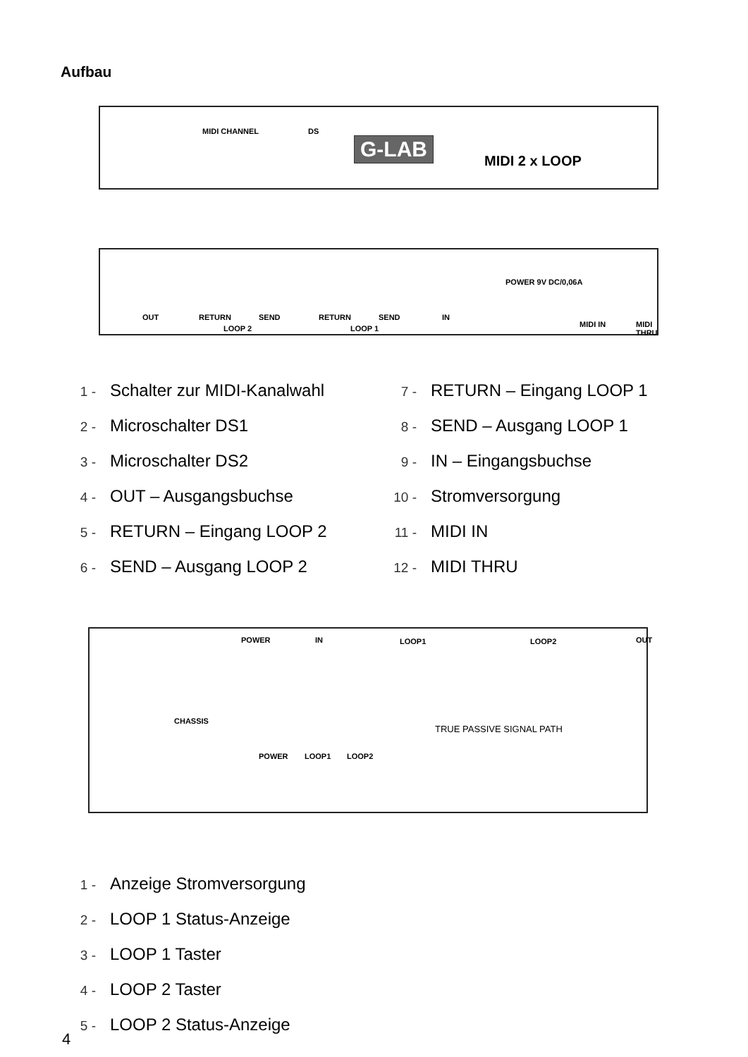Aufbau
MIDI CHANNEL DS
G-LAB
MIDI 2 x LOOP
OUT RETURN SEND RETURN SEND IN
LOOP 2 LOOP 1
POWER 9V DC/0,06A
MIDI IN MIDI THRU
1 - Schalter zur MIDI-Kanalwahl
2 - Microschalter DS1
3 - Microschalter DS2
4 - OUT – Ausgangsbuchse
5 - RETURN – Eingang LOOP 2
6 - SEND – Ausgang LOOP 2
7 - RETURN – Eingang LOOP 1
8 - SEND – Ausgang LOOP 1
9 - IN – Eingangsbuchse
10 - Stromversorgung
11 - MIDI IN
12 - MIDI THRU
POWER IN LOOP1 LOOP2 OUT
CHASSIS
TRUE PASSIVE SIGNAL PATH
POWER LOOP1 LOOP2
1 - Anzeige Stromversorgung
2 - LOOP 1 Status-Anzeige
3 - LOOP 1 Taster
4 - LOOP 2 Taster
5 - LOOP 2 Status-Anzeige
4